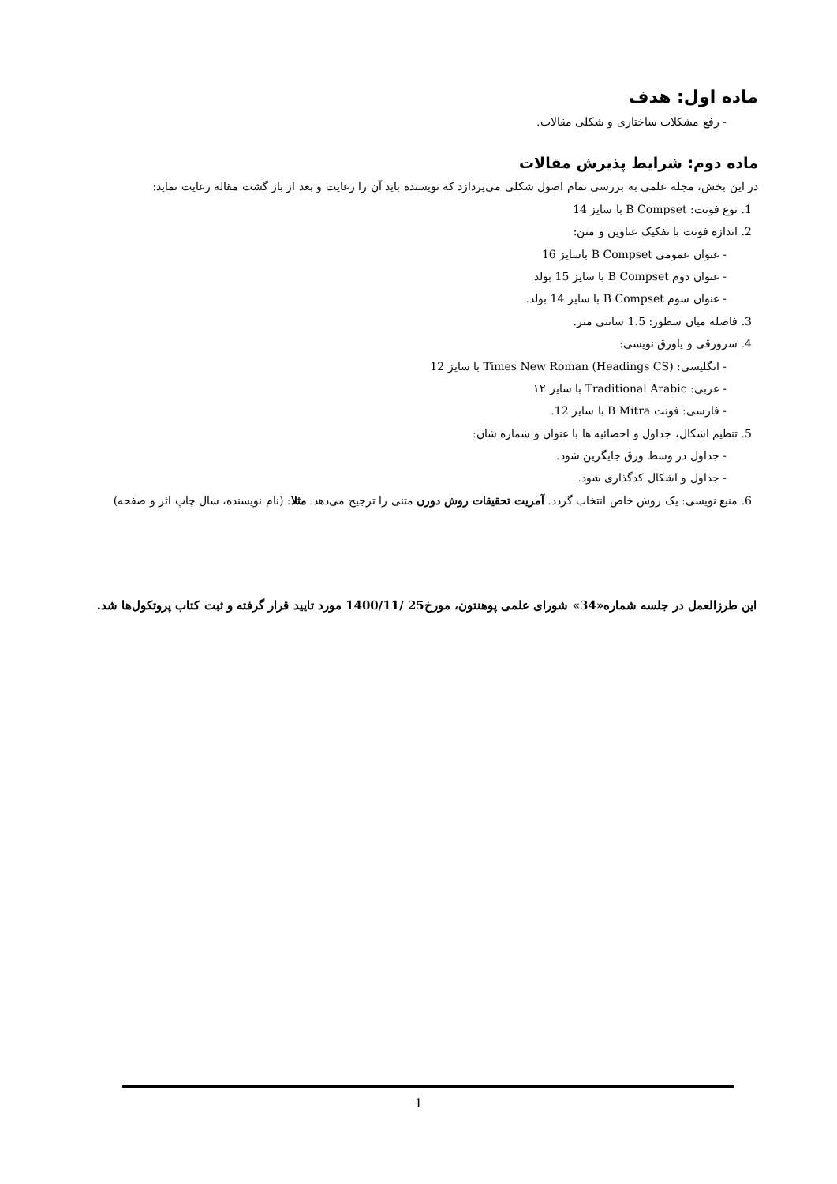ماده اول: هدف
- رفع مشکلات ساختاری و شکلی مقالات.
ماده دوم: شرایط پذیرش مقالات
در این بخش، مجله علمی به بررسی تمام اصول شکلی می‌پردازد که نویسنده باید آن را رعایت و بعد از باز گشت مقاله رعایت نماید:
1. نوع فونت: B Compset با سایز 14
2. اندازه فونت با تفکیک عناوین و متن:
- عنوان عمومی B Compset باسایز 16
- عنوان دوم B Compset با سایز 15 بولد
- عنوان سوم B Compset با سایز 14 بولد.
3. فاصله میان سطور: 1.5 سانتی متر.
4. سرورقی و پاورق نویسی:
- انگلیسی: Times New Roman (Headings CS) با سایز 12
- عربی: Traditional Arabic با سایز ۱۲
- فارسی: فونت B Mitra با سایز 12.
5. تنظیم اشکال، جداول و احصائیه ها با عنوان و شماره شان:
- جداول در وسط ورق جایگزین شود.
- جداول و اشکال کدگذاری شود.
6. منبع نویسی: یک روش خاص انتخاب گردد. آمریت تحقیقات روش دورن متنی را ترجیح می‌دهد. مثلا: (نام نویسنده، سال چاپ اثر و صفحه)
این طرزالعمل در جلسه شماره«34» شورای علمی پوهنتون، مورخ25 /1400/11 مورد تایید قرار گرفته و ثبت کتاب پروتکول‌ها شد.
1